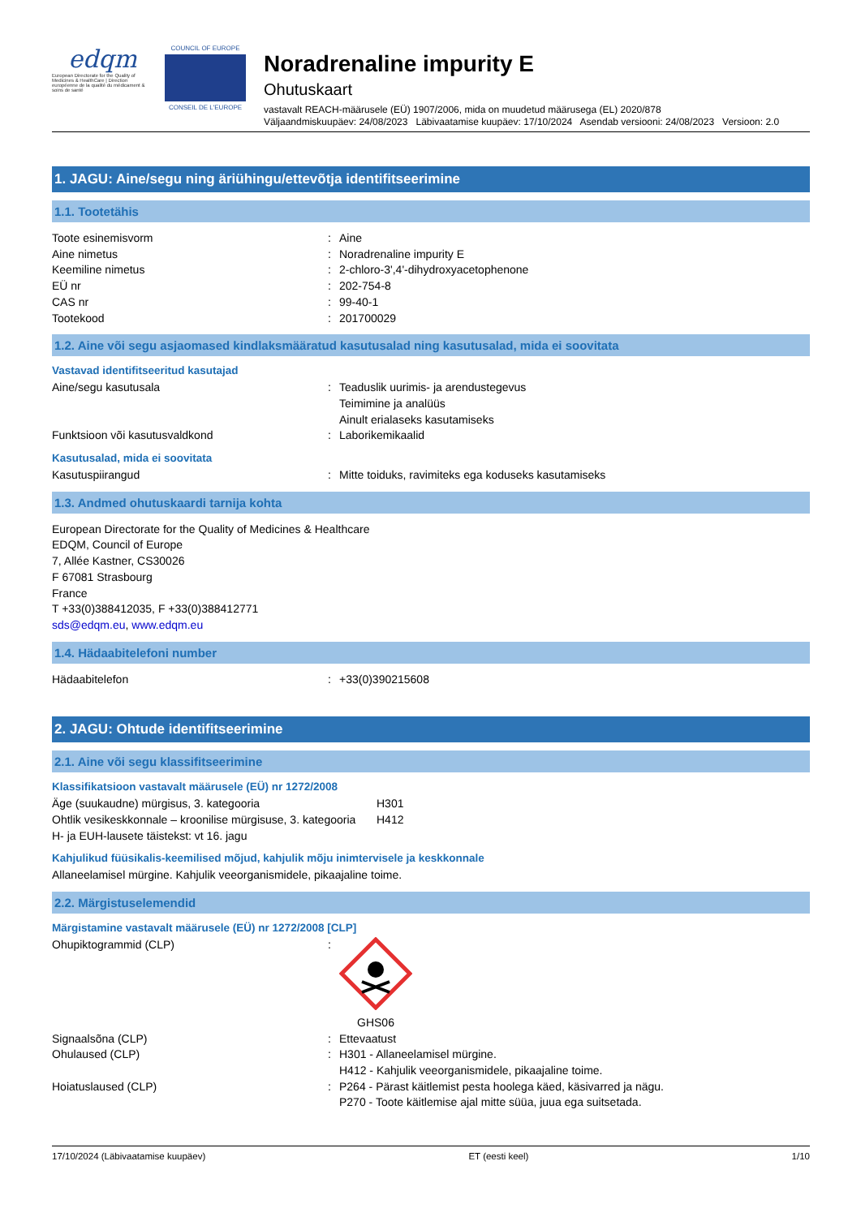edqm
European Directorate for the Quality of Medicines & HealthCare | Direction européenne de la qualité du médicament & soins de santé
COUNCIL OF EUROPE
CONSEIL DE L'EUROPE
Noradrenaline impurity E
Ohutuskaart
vastavalt REACH-määrusele (EÜ) 1907/2006, mida on muudetud määrusega (EL) 2020/878
Väljaandmiskuupäev: 24/08/2023 Läbivaatamise kuupäev: 17/10/2024 Asendab versiooni: 24/08/2023 Versioon: 2.0
1. JAGU: Aine/segu ning äriühingu/ettevõtja identifitseerimine
1.1. Tootetähis
Toote esinemisvorm : Aine
Aine nimetus : Noradrenaline impurity E
Keemiline nimetus : 2-chloro-3',4'-dihydroxyacetophenone
EÜ nr : 202-754-8
CAS nr : 99-40-1
Tootekood : 201700029
1.2. Aine või segu asjaomased kindlaksmääratud kasutusalad ning kasutusalad, mida ei soovitata
Vastavad identifitseeritud kasutajad
Aine/segu kasutusala : Teaduslik uurimis- ja arendustegevus
Teimimine ja analüüs
Ainult erialaseks kasutamiseks
Funktsioon või kasutusvaldkond : Laborikemikaalid
Kasutusalad, mida ei soovitata
Kasutuspiirangud : Mitte toiduks, ravimiteks ega koduseks kasutamiseks
1.3. Andmed ohutuskaardi tarnija kohta
European Directorate for the Quality of Medicines & Healthcare
EDQM, Council of Europe
7, Allée Kastner, CS30026
F 67081 Strasbourg
France
T +33(0)388412035, F +33(0)388412771
sds@edqm.eu, www.edqm.eu
1.4. Hädaabitelefoni number
Hädaabitelefon : +33(0)390215608
2. JAGU: Ohtude identifitseerimine
2.1. Aine või segu klassifitseerimine
Klassifikatsioon vastavalt määrusele (EÜ) nr 1272/2008
Äge (suukaudne) mürgisus, 3. kategooria H301
Ohtlik vesikeskkonnale – kroonilise mürgisuse, 3. kategooria
H412
H- ja EUH-lausete täistekst: vt 16. jagu
Kahjulikud füüsikalis-keemilised mõjud, kahjulik mõju inimtervisele ja keskkonnale
Allaneelamisel mürgine. Kahjulik veeorganismidele, pikaajaline toime.
2.2. Märgistuselemendid
Märgistamine vastavalt määrusele (EÜ) nr 1272/2008 [CLP]
Ohupiktogrammid (CLP) :
GHS06
Signaalsõna (CLP) : Ettevaatust
Ohulaused (CLP) : H301 - Allaneelamisel mürgine.
H412 - Kahjulik veeorganismidele, pikaajaline toime.
Hoiatuslaused (CLP) : P264 - Pärast käitlemist pesta hoolega käed, käsivarred ja nägu.
P270 - Toote käitlemise ajal mitte süüa, juua ega suitsetada.
17/10/2024 (Läbivaatamise kuupäev) ET (eesti keel) 1/10